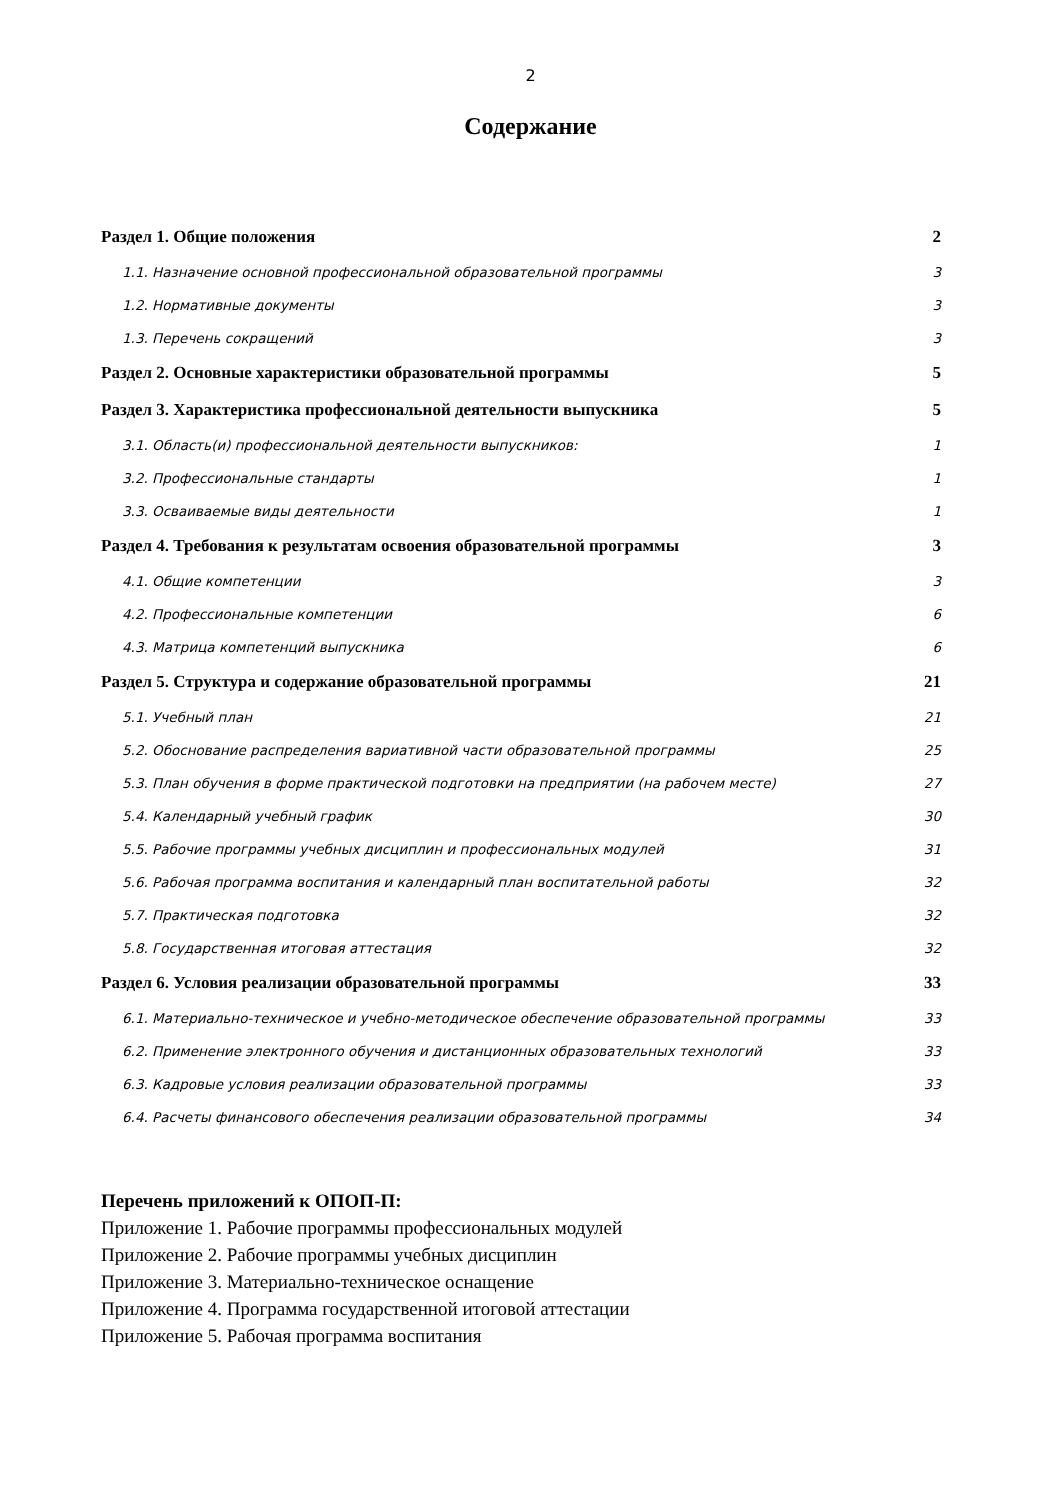2
Содержание
Раздел 1. Общие положения 2
1.1. Назначение основной профессиональной образовательной программы 3
1.2. Нормативные документы 3
1.3. Перечень сокращений 3
Раздел 2. Основные характеристики образовательной программы 5
Раздел 3. Характеристика профессиональной деятельности выпускника 5
3.1. Область(и) профессиональной деятельности выпускников: 1
3.2. Профессиональные стандарты 1
3.3. Осваиваемые виды деятельности 1
Раздел 4. Требования к результатам освоения образовательной программы 3
4.1. Общие компетенции 3
4.2. Профессиональные компетенции 6
4.3. Матрица компетенций выпускника 6
Раздел 5. Структура и содержание образовательной программы 21
5.1. Учебный план 21
5.2. Обоснование распределения вариативной части образовательной программы 25
5.3. План обучения в форме практической подготовки на предприятии (на рабочем месте) 27
5.4. Календарный учебный график 30
5.5. Рабочие программы учебных дисциплин и профессиональных модулей 31
5.6. Рабочая программа воспитания и календарный план воспитательной работы 32
5.7. Практическая подготовка 32
5.8. Государственная итоговая аттестация 32
Раздел 6. Условия реализации образовательной программы 33
6.1. Материально-техническое и учебно-методическое обеспечение образовательной программы 33
6.2. Применение электронного обучения и дистанционных образовательных технологий 33
6.3. Кадровые условия реализации образовательной программы 33
6.4. Расчеты финансового обеспечения реализации образовательной программы 34
Перечень приложений к ОПОП-П:
Приложение 1. Рабочие программы профессиональных модулей
Приложение 2. Рабочие программы учебных дисциплин
Приложение 3. Материально-техническое оснащение
Приложение 4. Программа государственной итоговой аттестации
Приложение 5. Рабочая программа воспитания